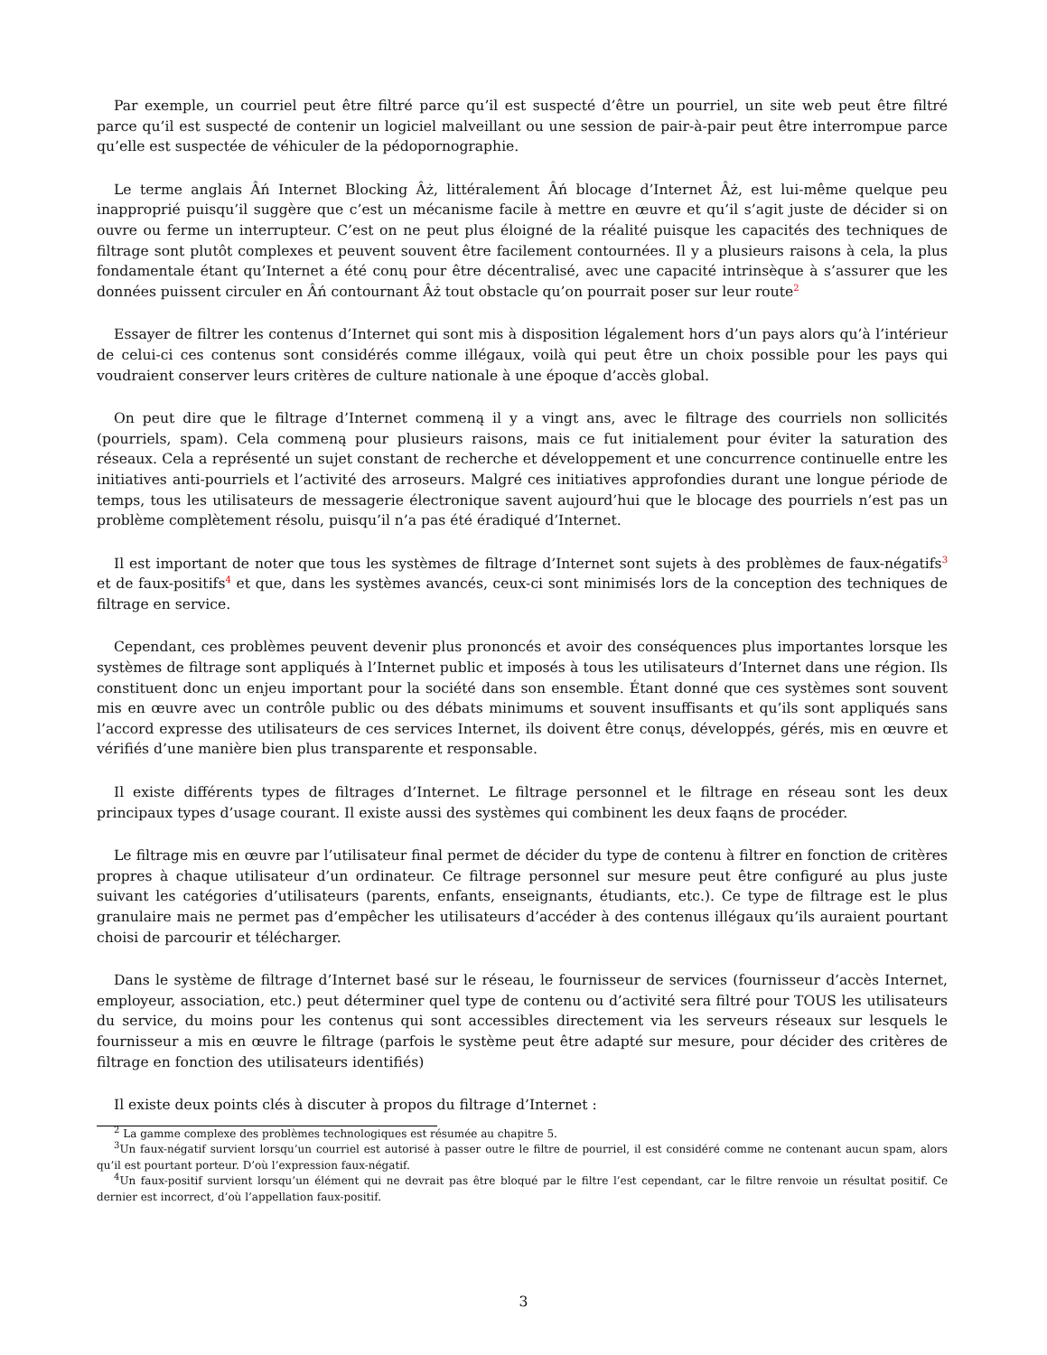Par exemple, un courriel peut être filtré parce qu’il est suspecté d’être un pourriel, un site web peut être filtré parce qu’il est suspecté de contenir un logiciel malveillant ou une session de pair-à-pair peut être interrompue parce qu’elle est suspectée de véhiculer de la pédopornographie.
Le terme anglais Âń Internet Blocking Âż, littéralement Âń blocage d’Internet Âż, est lui-même quelque peu inapproprié puisqu’il suggère que c’est un mécanisme facile à mettre en œuvre et qu’il s’agit juste de décider si on ouvre ou ferme un interrupteur. C’est on ne peut plus éloigné de la réalité puisque les capacités des techniques de filtrage sont plutôt complexes et peuvent souvent être facilement contournées. Il y a plusieurs raisons à cela, la plus fondamentale étant qu’Internet a été conų pour être décentralisé, avec une capacité intrinsèque à s’assurer que les données puissent circuler en Âń contournant Âż tout obstacle qu’on pourrait poser sur leur route<sup>2</sup>
Essayer de filtrer les contenus d’Internet qui sont mis à disposition légalement hors d’un pays alors qu’à l’intérieur de celui-ci ces contenus sont considérés comme illégaux, voilà qui peut être un choix possible pour les pays qui voudraient conserver leurs critères de culture nationale à une époque d’accès global.
On peut dire que le filtrage d’Internet commeną il y a vingt ans, avec le filtrage des courriels non sollicités (pourriels, spam). Cela commeną pour plusieurs raisons, mais ce fut initialement pour éviter la saturation des réseaux. Cela a représenté un sujet constant de recherche et développement et une concurrence continuelle entre les initiatives anti-pourriels et l’activité des arroseurs. Malgré ces initiatives approfondies durant une longue période de temps, tous les utilisateurs de messagerie électronique savent aujourd’hui que le blocage des pourriels n’est pas un problème complètement résolu, puisqu’il n’a pas été éradiqué d’Internet.
Il est important de noter que tous les systèmes de filtrage d’Internet sont sujets à des problèmes de faux-négatifs<sup>3</sup> et de faux-positifs<sup>4</sup> et que, dans les systèmes avancés, ceux-ci sont minimisés lors de la conception des techniques de filtrage en service.
Cependant, ces problèmes peuvent devenir plus prononcés et avoir des conséquences plus importantes lorsque les systèmes de filtrage sont appliqués à l’Internet public et imposés à tous les utilisateurs d’Internet dans une région. Ils constituent donc un enjeu important pour la société dans son ensemble. Étant donné que ces systèmes sont souvent mis en œuvre avec un contrôle public ou des débats minimums et souvent insuffisants et qu’ils sont appliqués sans l’accord expresse des utilisateurs de ces services Internet, ils doivent être conųs, développés, gérés, mis en œuvre et vérifiés d’une manière bien plus transparente et responsable.
Il existe différents types de filtrages d’Internet. Le filtrage personnel et le filtrage en réseau sont les deux principaux types d’usage courant. Il existe aussi des systèmes qui combinent les deux faąns de procéder.
Le filtrage mis en œuvre par l’utilisateur final permet de décider du type de contenu à filtrer en fonction de critères propres à chaque utilisateur d’un ordinateur. Ce filtrage personnel sur mesure peut être configuré au plus juste suivant les catégories d’utilisateurs (parents, enfants, enseignants, étudiants, etc.). Ce type de filtrage est le plus granulaire mais ne permet pas d’empêcher les utilisateurs d’accéder à des contenus illégaux qu’ils auraient pourtant choisi de parcourir et télécharger.
Dans le système de filtrage d’Internet basé sur le réseau, le fournisseur de services (fournisseur d’accès Internet, employeur, association, etc.) peut déterminer quel type de contenu ou d’activité sera filtré pour TOUS les utilisateurs du service, du moins pour les contenus qui sont accessibles directement via les serveurs réseaux sur lesquels le fournisseur a mis en œuvre le filtrage (parfois le système peut être adapté sur mesure, pour décider des critères de filtrage en fonction des utilisateurs identifiés)
Il existe deux points clés à discuter à propos du filtrage d’Internet :
<sup>2</sup> La gamme complexe des problèmes technologiques est résumée au chapitre 5.
<sup>3</sup> Un faux-négatif survient lorsqu’un courriel est autorisé à passer outre le filtre de pourriel, il est considéré comme ne contenant aucun spam, alors qu’il est pourtant porteur. D’où l’expression faux-négatif.
<sup>4</sup> Un faux-positif survient lorsqu’un élément qui ne devrait pas être bloqué par le filtre l’est cependant, car le filtre renvoie un résultat positif. Ce dernier est incorrect, d’où l’appellation faux-positif.
3